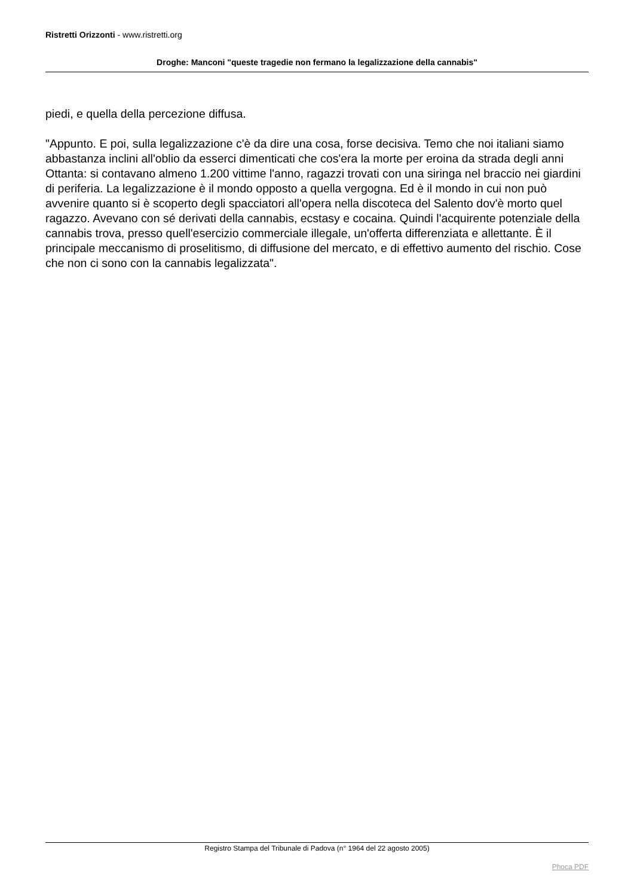Ristretti Orizzonti - www.ristretti.org
Droghe: Manconi "queste tragedie non fermano la legalizzazione della cannabis"
piedi, e quella della percezione diffusa.
"Appunto. E poi, sulla legalizzazione c'è da dire una cosa, forse decisiva. Temo che noi italiani siamo abbastanza inclini all'oblio da esserci dimenticati che cos'era la morte per eroina da strada degli anni Ottanta: si contavano almeno 1.200 vittime l'anno, ragazzi trovati con una siringa nel braccio nei giardini di periferia. La legalizzazione è il mondo opposto a quella vergogna. Ed è il mondo in cui non può avvenire quanto si è scoperto degli spacciatori all'opera nella discoteca del Salento dov'è morto quel ragazzo. Avevano con sé derivati della cannabis, ecstasy e cocaina. Quindi l'acquirente potenziale della cannabis trova, presso quell'esercizio commerciale illegale, un'offerta differenziata e allettante. È il principale meccanismo di proselitismo, di diffusione del mercato, e di effettivo aumento del rischio. Cose che non ci sono con la cannabis legalizzata".
Registro Stampa del Tribunale di Padova (n° 1964 del 22 agosto 2005)
Phoca PDF